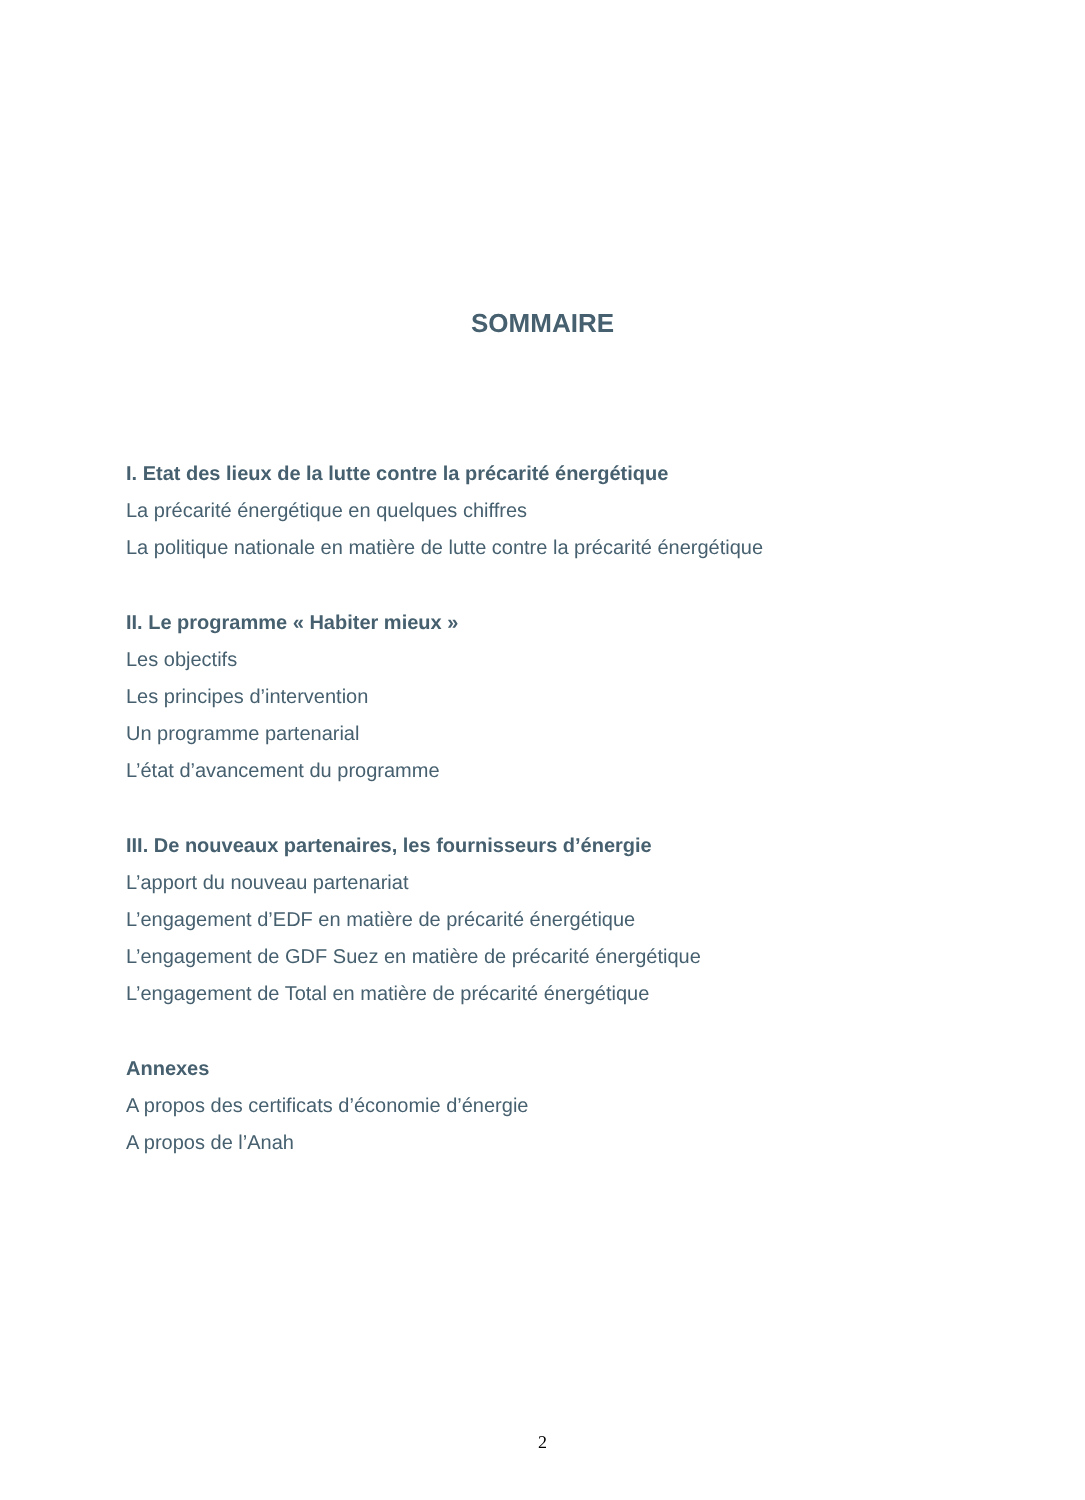SOMMAIRE
I. Etat des lieux de la lutte contre la précarité énergétique
La précarité énergétique en quelques chiffres
La politique nationale en matière de lutte contre la précarité énergétique
II. Le programme « Habiter mieux »
Les objectifs
Les principes d’intervention
Un programme partenarial
L’état d’avancement du programme
III. De nouveaux partenaires, les fournisseurs d’énergie
L’apport du nouveau partenariat
L’engagement d’EDF en matière de précarité énergétique
L’engagement de GDF Suez en matière de précarité énergétique
L’engagement de Total en matière de précarité énergétique
Annexes
A propos des certificats d’économie d’énergie
A propos de l’Anah
2